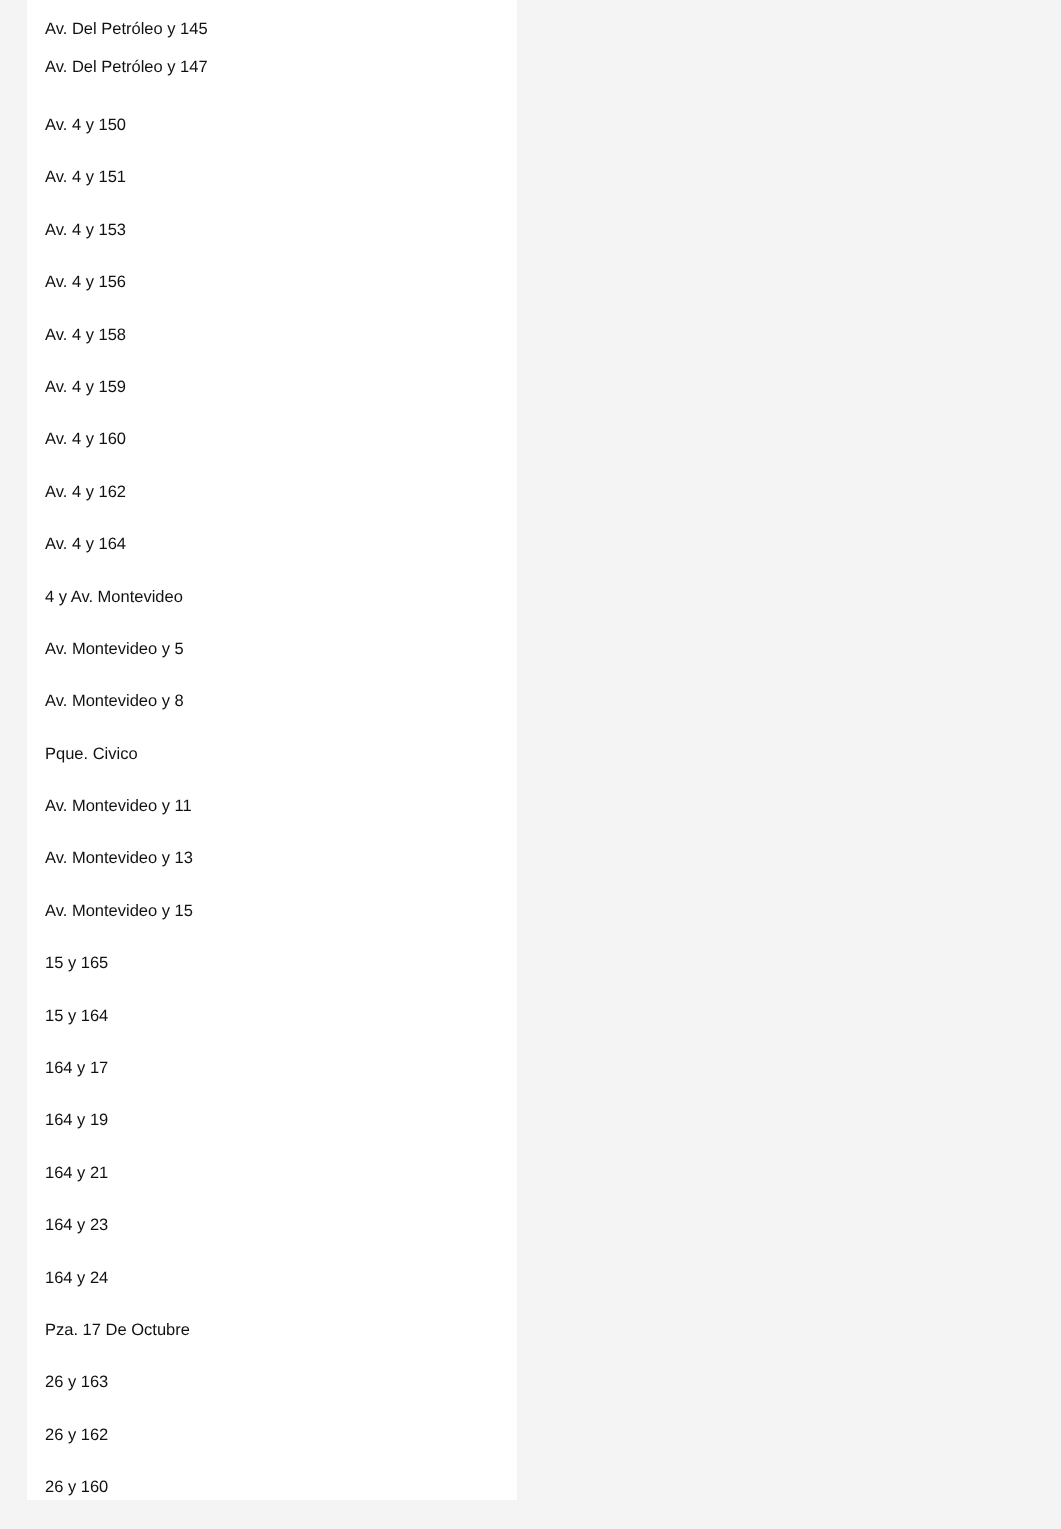Av. Del Petróleo y 145
Av. Del Petróleo y 147
Av. 4 y 150
Av. 4 y 151
Av. 4 y 153
Av. 4 y 156
Av. 4 y 158
Av. 4 y 159
Av. 4 y 160
Av. 4 y 162
Av. 4 y 164
4 y Av. Montevideo
Av. Montevideo y 5
Av. Montevideo y 8
Pque. Civico
Av. Montevideo y 11
Av. Montevideo y 13
Av. Montevideo y 15
15 y 165
15 y 164
164 y 17
164 y 19
164 y 21
164 y 23
164 y 24
Pza. 17 De Octubre
26 y 163
26 y 162
26 y 160